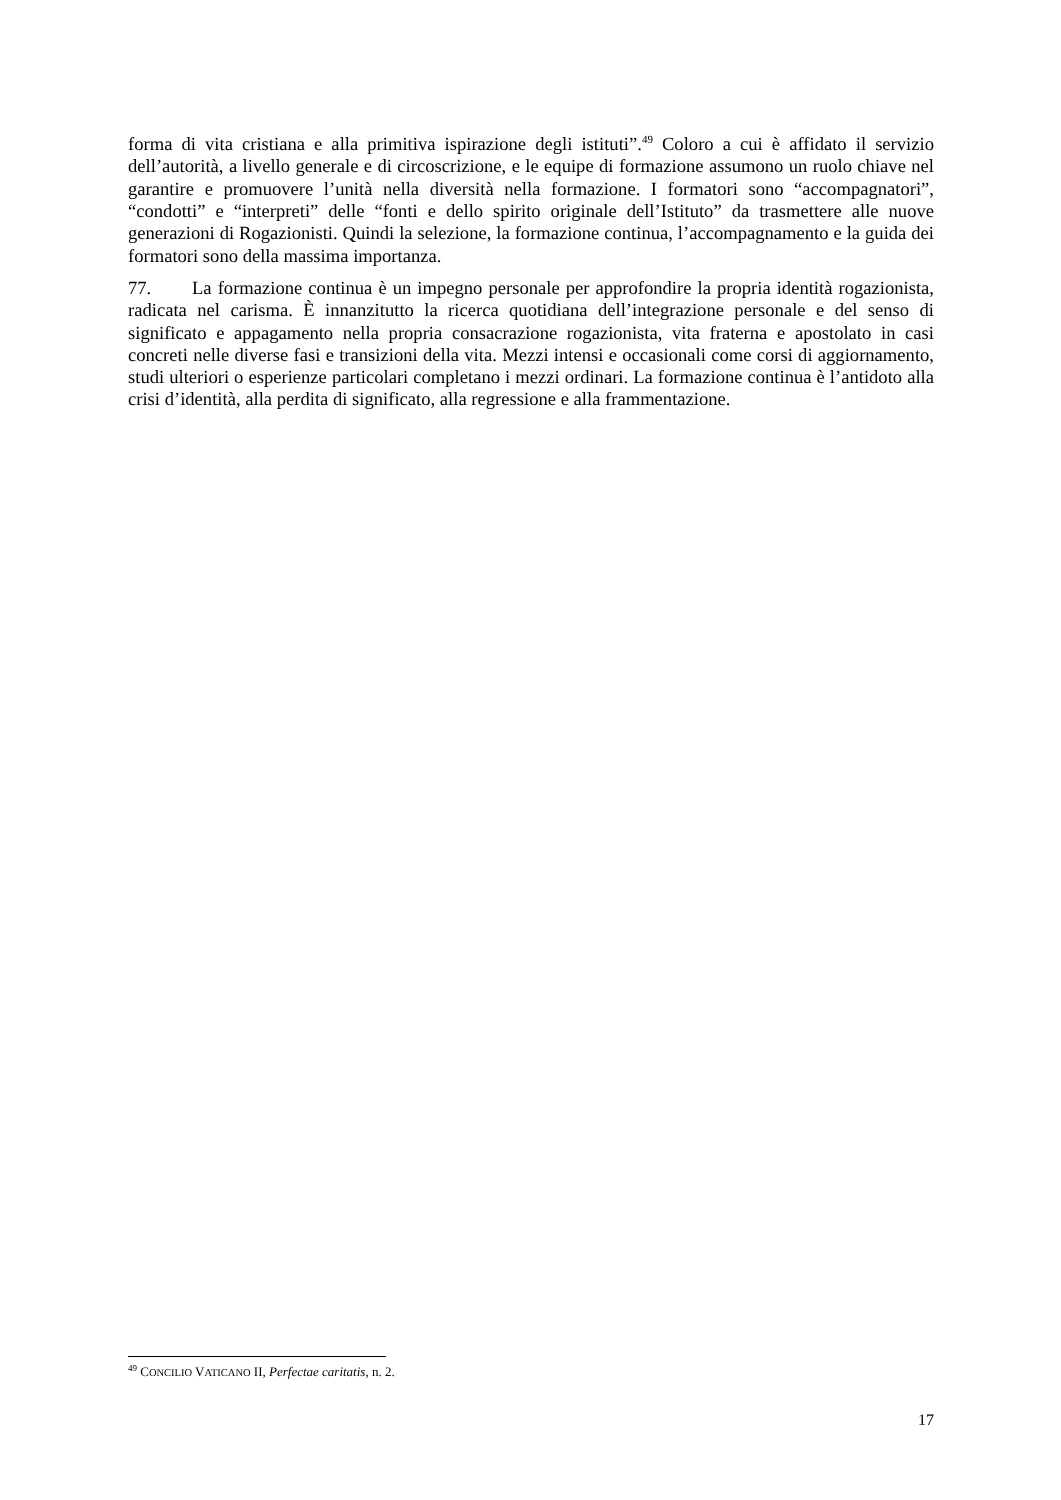forma di vita cristiana e alla primitiva ispirazione degli istituti”.<sup>49</sup> Coloro a cui è affidato il servizio dell’autorità, a livello generale e di circoscrizione, e le equipe di formazione assumono un ruolo chiave nel garantire e promuovere l’unità nella diversità nella formazione. I formatori sono “accompagnatori”, “condotti” e “interpreti” delle “fonti e dello spirito originale dell’Istituto” da trasmettere alle nuove generazioni di Rogazionisti. Quindi la selezione, la formazione continua, l’accompagnamento e la guida dei formatori sono della massima importanza.
77. La formazione continua è un impegno personale per approfondire la propria identità rogazionista, radicata nel carisma. È innanzitutto la ricerca quotidiana dell’integrazione personale e del senso di significato e appagamento nella propria consacrazione rogazionista, vita fraterna e apostolato in casi concreti nelle diverse fasi e transizioni della vita. Mezzi intensi e occasionali come corsi di aggiornamento, studi ulteriori o esperienze particolari completano i mezzi ordinari. La formazione continua è l’antidoto alla crisi d’identità, alla perdita di significato, alla regressione e alla frammentazione.
<sup>49</sup> CONCILIO VATICANO II, Perfectae caritatis, n. 2.
17